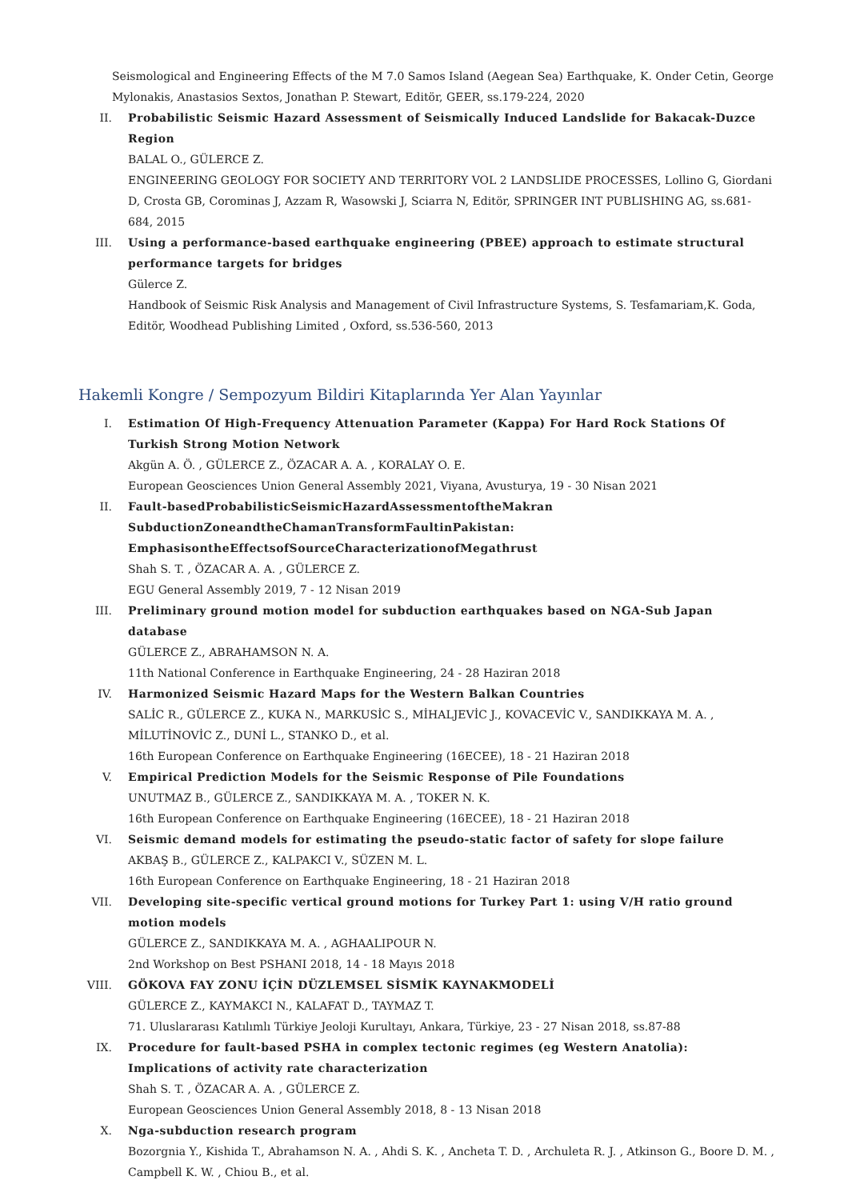Seismological and Engineering Effects of the M 7.0 Samos Island (Aegean Sea) Earthquake, K. Onder Cetin, George Mylonakis, Anastasios Sextos, Jonathan P. Stewart, Editör, GEER, ss.179-224, 2020
II. Probabilistic Seismic Hazard Assessment of Seismically Induced Landslide for Bakacak-Duzce Region
BALAL O., GÜLERCE Z.
ENGINEERING GEOLOGY FOR SOCIETY AND TERRITORY VOL 2 LANDSLIDE PROCESSES, Lollino G, Giordani D, Crosta GB, Corominas J, Azzam R, Wasowski J, Sciarra N, Editör, SPRINGER INT PUBLISHING AG, ss.681-684, 2015
III. Using a performance-based earthquake engineering (PBEE) approach to estimate structural performance targets for bridges
Gülerce Z.
Handbook of Seismic Risk Analysis and Management of Civil Infrastructure Systems, S. Tesfamariam,K. Goda, Editör, Woodhead Publishing Limited , Oxford, ss.536-560, 2013
Hakemli Kongre / Sempozyum Bildiri Kitaplarında Yer Alan Yayınlar
I. Estimation Of High-Frequency Attenuation Parameter (Kappa) For Hard Rock Stations Of Turkish Strong Motion Network
Akgün A. Ö. , GÜLERCE Z., ÖZACAR A. A. , KORALAY O. E.
European Geosciences Union General Assembly 2021, Viyana, Avusturya, 19 - 30 Nisan 2021
II. Fault-basedProbabilisticSeismicHazardAssessmentoftheMakran SubductionZoneandtheChamanTransformFaultinPakistan: EmphasisontheEffectsofSourceCharacterizationofMegathrust
Shah S. T. , ÖZACAR A. A. , GÜLERCE Z.
EGU General Assembly 2019, 7 - 12 Nisan 2019
III. Preliminary ground motion model for subduction earthquakes based on NGA-Sub Japan database
GÜLERCE Z., ABRAHAMSON N. A.
11th National Conference in Earthquake Engineering, 24 - 28 Haziran 2018
IV. Harmonized Seismic Hazard Maps for the Western Balkan Countries
SALİC R., GÜLERCE Z., KUKA N., MARKUSİC S., MİHALJEVİC J., KOVACEVİC V., SANDIKKAYA M. A. , MİLUTİNOVİC Z., DUNİ L., STANKO D., et al.
16th European Conference on Earthquake Engineering (16ECEE), 18 - 21 Haziran 2018
V. Empirical Prediction Models for the Seismic Response of Pile Foundations
UNUTMAZ B., GÜLERCE Z., SANDIKKAYA M. A. , TOKER N. K.
16th European Conference on Earthquake Engineering (16ECEE), 18 - 21 Haziran 2018
VI. Seismic demand models for estimating the pseudo-static factor of safety for slope failure
AKBAŞ B., GÜLERCE Z., KALPAKCI V., SÜZEN M. L.
16th European Conference on Earthquake Engineering, 18 - 21 Haziran 2018
VII. Developing site-specific vertical ground motions for Turkey Part 1: using V/H ratio ground motion models
GÜLERCE Z., SANDIKKAYA M. A. , AGHAALIPOUR N.
2nd Workshop on Best PSHANI 2018, 14 - 18 Mayıs 2018
VIII.
GÖKOVA FAY ZONU İÇİN DÜZLEMSEL SİSMİK KAYNAKMODELİ
GÜLERCE Z., KAYMAKCI N., KALAFAT D., TAYMAZ T.
71. Uluslararası Katılımlı Türkiye Jeoloji Kurultayı, Ankara, Türkiye, 23 - 27 Nisan 2018, ss.87-88
IX. Procedure for fault-based PSHA in complex tectonic regimes (eg Western Anatolia): Implications of activity rate characterization
Shah S. T. , ÖZACAR A. A. , GÜLERCE Z.
European Geosciences Union General Assembly 2018, 8 - 13 Nisan 2018
X. Nga-subduction research program
Bozorgnia Y., Kishida T., Abrahamson N. A. , Ahdi S. K. , Ancheta T. D. , Archuleta R. J. , Atkinson G., Boore D. M. , Campbell K. W. , Chiou B., et al.